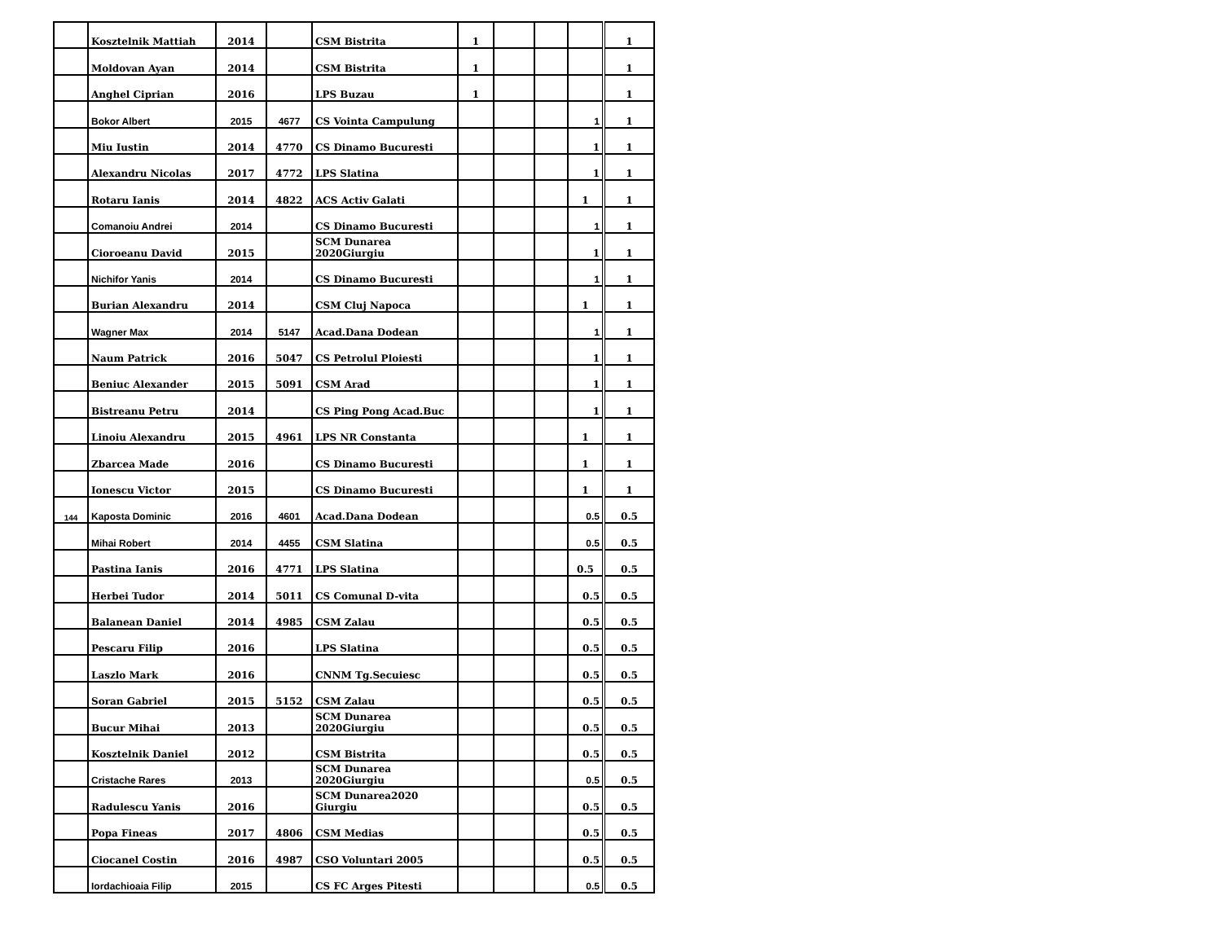| | Kosztelnik Mattiah | 2014 | | CSM Bistrita | 1 | | | | 1 |
| | Moldovan Ayan | 2014 | | CSM Bistrita | 1 | | | | 1 |
| | Anghel Ciprian | 2016 | | LPS Buzau | 1 | | | | 1 |
| | Bokor Albert | 2015 | 4677 | CS Vointa Campulung | | | | 1 | 1 |
| | Miu Iustin | 2014 | 4770 | CS Dinamo Bucuresti | | | | 1 | 1 |
| | Alexandru Nicolas | 2017 | 4772 | LPS Slatina | | | | 1 | 1 |
| | Rotaru Ianis | 2014 | 4822 | ACS Activ Galati | | | | 1 | 1 |
| | Comanoiu Andrei | 2014 | | CS Dinamo Bucuresti | | | | 1 | 1 |
| | Cioroeanu David | 2015 | | SCM Dunarea 2020Giurgiu | | | | 1 | 1 |
| | Nichifor Yanis | 2014 | | CS Dinamo Bucuresti | | | | 1 | 1 |
| | Burian Alexandru | 2014 | | CSM Cluj Napoca | | | | 1 | 1 |
| | Wagner Max | 2014 | 5147 | Acad.Dana Dodean | | | | 1 | 1 |
| | Naum Patrick | 2016 | 5047 | CS Petrolul Ploiesti | | | | 1 | 1 |
| | Beniuc Alexander | 2015 | 5091 | CSM Arad | | | | 1 | 1 |
| | Bistreanu Petru | 2014 | | CS Ping Pong Acad.Buc | | | | 1 | 1 |
| | Linoiu Alexandru | 2015 | 4961 | LPS NR Constanta | | | | 1 | 1 |
| | Zbarcea Made | 2016 | | CS Dinamo Bucuresti | | | | 1 | 1 |
| | Ionescu Victor | 2015 | | CS Dinamo Bucuresti | | | | 1 | 1 |
| 144 | Kaposta Dominic | 2016 | 4601 | Acad.Dana Dodean | | | | 0.5 | 0.5 |
| | Mihai Robert | 2014 | 4455 | CSM Slatina | | | | 0.5 | 0.5 |
| | Pastina Ianis | 2016 | 4771 | LPS Slatina | | | | 0.5 | 0.5 |
| | Herbei Tudor | 2014 | 5011 | CS Comunal D-vita | | | | 0.5 | 0.5 |
| | Balanean Daniel | 2014 | 4985 | CSM Zalau | | | | 0.5 | 0.5 |
| | Pescaru Filip | 2016 | | LPS Slatina | | | | 0.5 | 0.5 |
| | Laszlo Mark | 2016 | | CNNM Tg.Secuiesc | | | | 0.5 | 0.5 |
| | Soran Gabriel | 2015 | 5152 | CSM Zalau | | | | 0.5 | 0.5 |
| | Bucur Mihai | 2013 | | SCM Dunarea 2020Giurgiu | | | | 0.5 | 0.5 |
| | Kosztelnik Daniel | 2012 | | CSM Bistrita | | | | 0.5 | 0.5 |
| | Cristache Rares | 2013 | | SCM Dunarea 2020Giurgiu | | | | 0.5 | 0.5 |
| | Radulescu Yanis | 2016 | | SCM Dunarea2020 Giurgiu | | | | 0.5 | 0.5 |
| | Popa Fineas | 2017 | 4806 | CSM Medias | | | | 0.5 | 0.5 |
| | Ciocanel Costin | 2016 | 4987 | CSO Voluntari 2005 | | | | 0.5 | 0.5 |
| | Iordachioaia Filip | 2015 | | CS FC Arges Pitesti | | | | 0.5 | 0.5 |